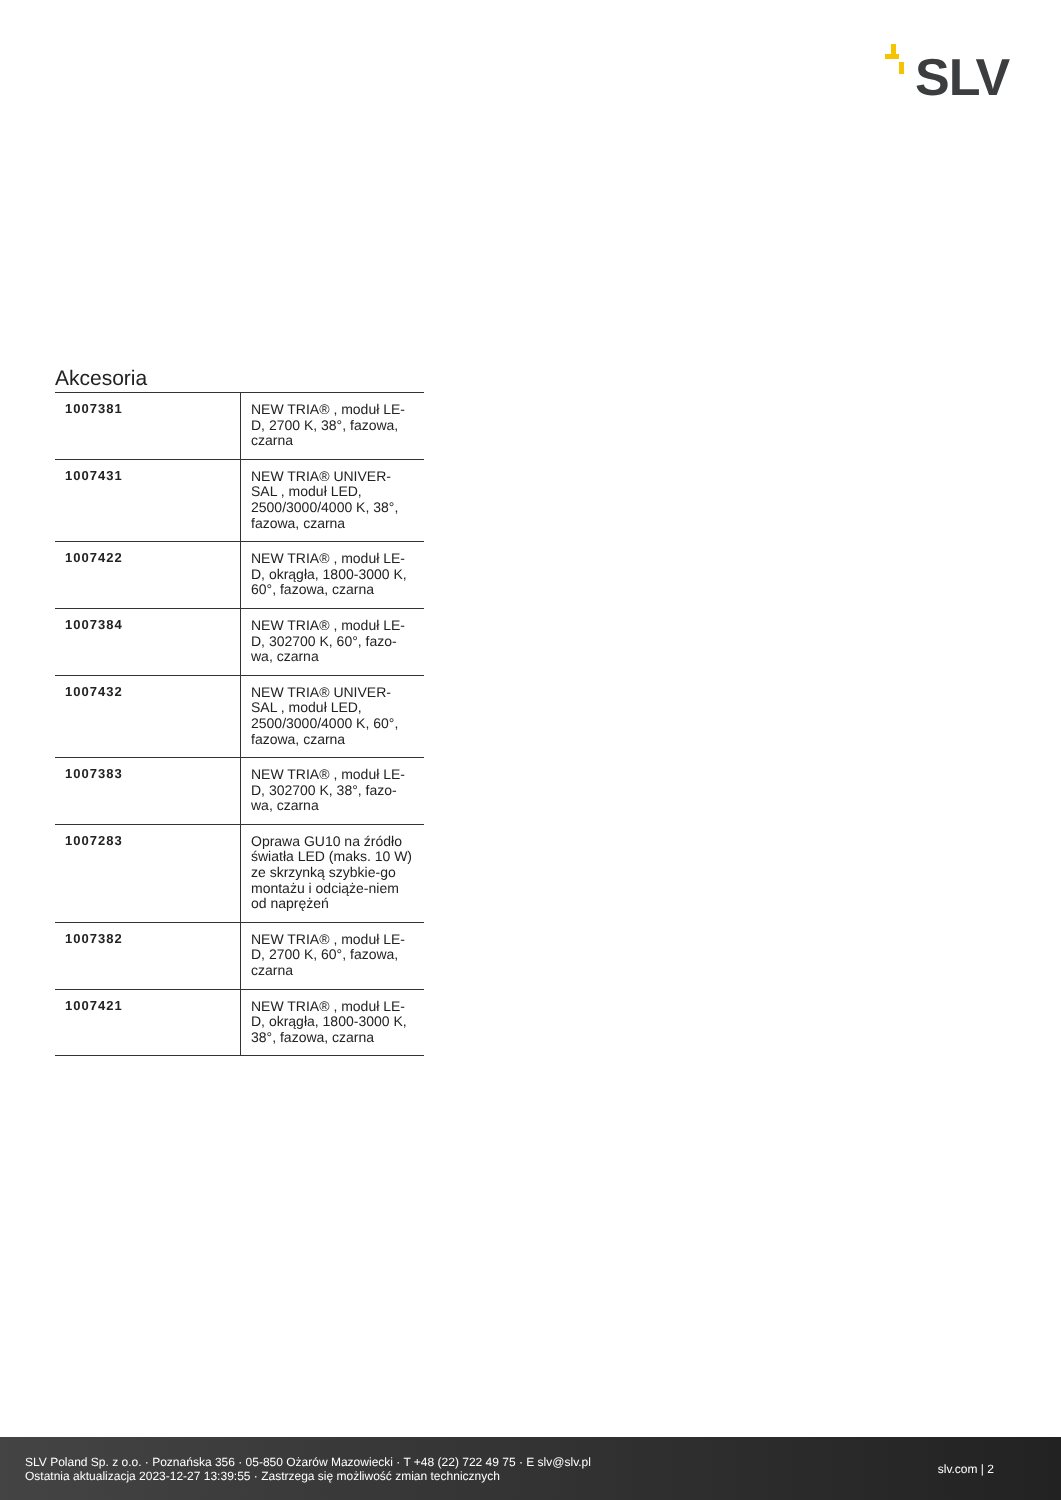SLV
Akcesoria
| 1007381 | NEW TRIA® , moduł LE-D, 2700 K, 38°, fazowa, czarna |
| 1007431 | NEW TRIA® UNIVER-SAL , moduł LED, 2500/3000/4000 K, 38°, fazowa, czarna |
| 1007422 | NEW TRIA® , moduł LE-D, okrągła, 1800-3000 K, 60°, fazowa, czarna |
| 1007384 | NEW TRIA® , moduł LE-D, 302700 K, 60°, fazo-wa, czarna |
| 1007432 | NEW TRIA® UNIVER-SAL , moduł LED, 2500/3000/4000 K, 60°, fazowa, czarna |
| 1007383 | NEW TRIA® , moduł LE-D, 302700 K, 38°, fazo-wa, czarna |
| 1007283 | Oprawa GU10 na źródło światła LED (maks. 10 W) ze skrzynką szybkie-go montażu i odciąże-niem od naprężeń |
| 1007382 | NEW TRIA® , moduł LE-D, 2700 K, 60°, fazowa, czarna |
| 1007421 | NEW TRIA® , moduł LE-D, okrągła, 1800-3000 K, 38°, fazowa, czarna |
SLV Poland Sp. z o.o. · Poznańska 356 · 05-850 Ożarów Mazowiecki · T +48 (22) 722 49 75 · E slv@slv.pl
Ostatnia aktualizacja 2023-12-27 13:39:55 · Zastrzega się możliwość zmian technicznych
slv.com | 2